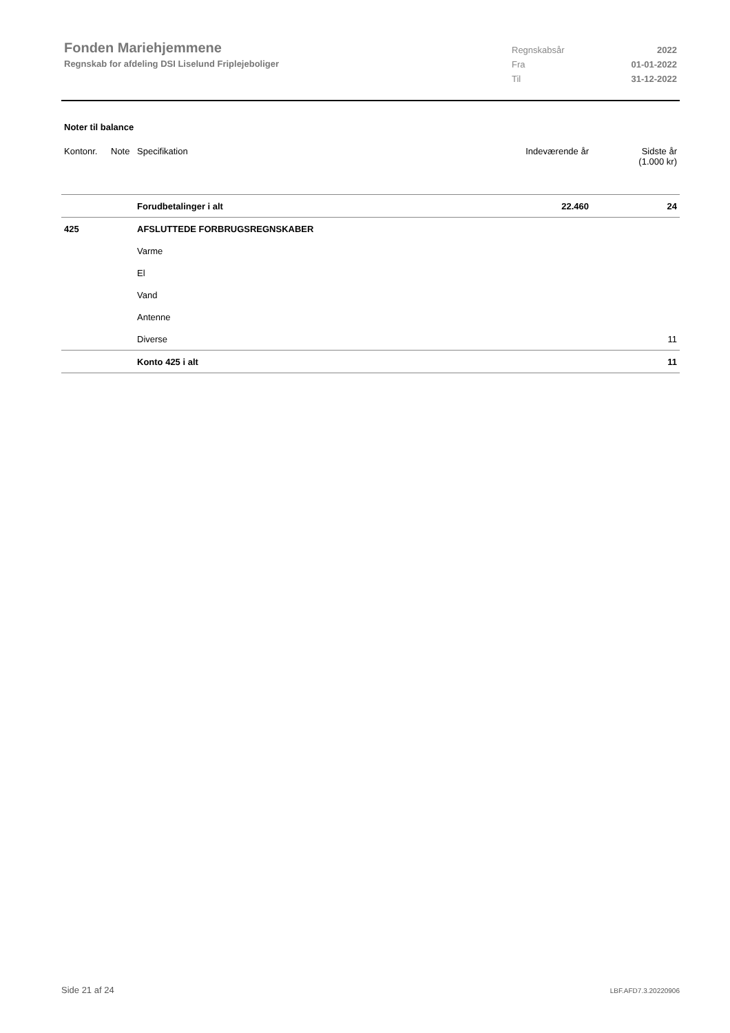Fonden Mariehjemmene
Regnskab for afdeling DSI Liselund Friplejeboliger
| Regnskabsår | 2022 |
| Fra | 01-01-2022 |
| Til | 31-12-2022 |
Noter til balance
| Kontonr. | Note | Specifikation | Indeværende år | Sidste år (1.000 kr) |
| --- | --- | --- | --- | --- |
| | | Forudbetalinger i alt | 22.460 | 24 |
| 425 | | AFSLUTTEDE FORBRUGSREGNSKABER | | |
| | | Varme | | |
| | | El | | |
| | | Vand | | |
| | | Antenne | | |
| | | Diverse | | 11 |
| | | Konto 425 i alt | | 11 |
Side 21 af 24 LBF.AFD7.3.20220906